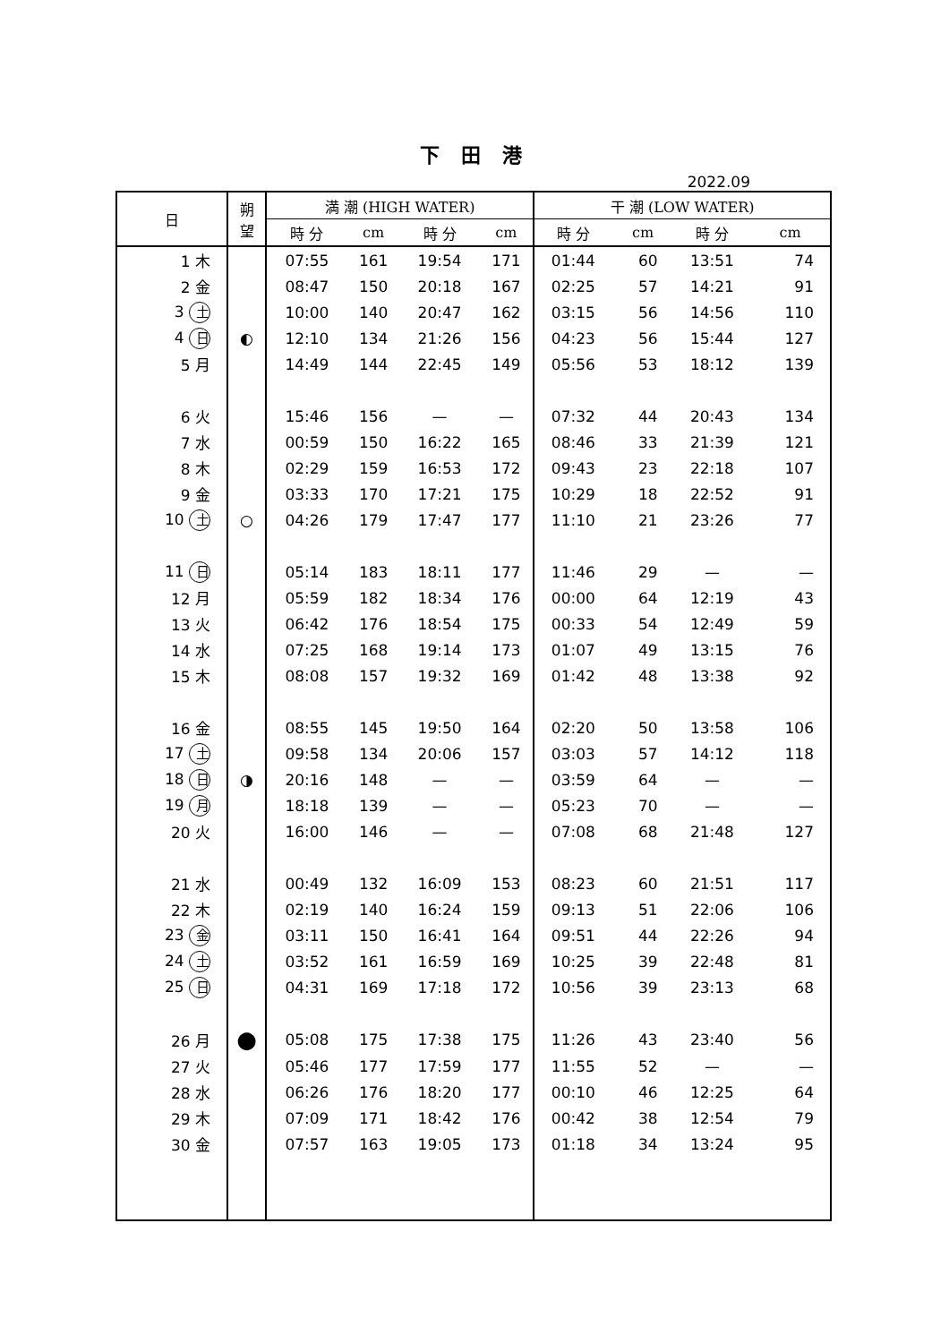下 田 港
2022.09
| 日 | 朔 望 | 満 潮 (HIGH WATER) | | | | 干 潮 (LOW WATER) | | | |
| --- | --- | --- | --- | --- | --- | --- | --- | --- | --- |
| | | 時 分 | cm | 時 分 | cm | 時 分 | cm | 時 分 | cm |
| 1 木 | | 07:55 | 161 | 19:54 | 171 | 01:44 | 60 | 13:51 | 74 |
| 2 金 | | 08:47 | 150 | 20:18 | 167 | 02:25 | 57 | 14:21 | 91 |
| 3 土 | | 10:00 | 140 | 20:47 | 162 | 03:15 | 56 | 14:56 | 110 |
| 4 日 | ◐ | 12:10 | 134 | 21:26 | 156 | 04:23 | 56 | 15:44 | 127 |
| 5 月 | | 14:49 | 144 | 22:45 | 149 | 05:56 | 53 | 18:12 | 139 |
| 6 火 | | 15:46 | 156 | — | — | 07:32 | 44 | 20:43 | 134 |
| 7 水 | | 00:59 | 150 | 16:22 | 165 | 08:46 | 33 | 21:39 | 121 |
| 8 木 | | 02:29 | 159 | 16:53 | 172 | 09:43 | 23 | 22:18 | 107 |
| 9 金 | | 03:33 | 170 | 17:21 | 175 | 10:29 | 18 | 22:52 | 91 |
| 10 土 | ○ | 04:26 | 179 | 17:47 | 177 | 11:10 | 21 | 23:26 | 77 |
| 11 日 | | 05:14 | 183 | 18:11 | 177 | 11:46 | 29 | — | — |
| 12 月 | | 05:59 | 182 | 18:34 | 176 | 00:00 | 64 | 12:19 | 43 |
| 13 火 | | 06:42 | 176 | 18:54 | 175 | 00:33 | 54 | 12:49 | 59 |
| 14 水 | | 07:25 | 168 | 19:14 | 173 | 01:07 | 49 | 13:15 | 76 |
| 15 木 | | 08:08 | 157 | 19:32 | 169 | 01:42 | 48 | 13:38 | 92 |
| 16 金 | | 08:55 | 145 | 19:50 | 164 | 02:20 | 50 | 13:58 | 106 |
| 17 土 | | 09:58 | 134 | 20:06 | 157 | 03:03 | 57 | 14:12 | 118 |
| 18 日 | ◑ | 20:16 | 148 | — | — | 03:59 | 64 | — | — |
| 19 月 | | 18:18 | 139 | — | — | 05:23 | 70 | — | — |
| 20 火 | | 16:00 | 146 | — | — | 07:08 | 68 | 21:48 | 127 |
| 21 水 | | 00:49 | 132 | 16:09 | 153 | 08:23 | 60 | 21:51 | 117 |
| 22 木 | | 02:19 | 140 | 16:24 | 159 | 09:13 | 51 | 22:06 | 106 |
| 23 金 | | 03:11 | 150 | 16:41 | 164 | 09:51 | 44 | 22:26 | 94 |
| 24 土 | | 03:52 | 161 | 16:59 | 169 | 10:25 | 39 | 22:48 | 81 |
| 25 日 | | 04:31 | 169 | 17:18 | 172 | 10:56 | 39 | 23:13 | 68 |
| 26 月 | ● | 05:08 | 175 | 17:38 | 175 | 11:26 | 43 | 23:40 | 56 |
| 27 火 | | 05:46 | 177 | 17:59 | 177 | 11:55 | 52 | — | — |
| 28 水 | | 06:26 | 176 | 18:20 | 177 | 00:10 | 46 | 12:25 | 64 |
| 29 木 | | 07:09 | 171 | 18:42 | 176 | 00:42 | 38 | 12:54 | 79 |
| 30 金 | | 07:57 | 163 | 19:05 | 173 | 01:18 | 34 | 13:24 | 95 |